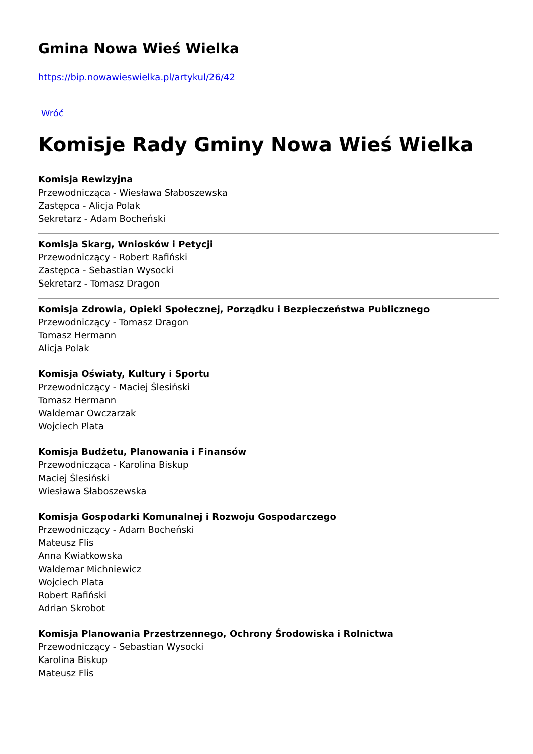Gmina Nowa Wieś Wielka
https://bip.nowawieswielka.pl/artykul/26/42
Wróć
Komisje Rady Gminy Nowa Wieś Wielka
Komisja Rewizyjna
Przewodnicząca - Wiesława Słaboszewska
Zastępca - Alicja Polak
Sekretarz - Adam Bocheński
Komisja Skarg, Wniosków i Petycji
Przewodniczący - Robert Rafiński
Zastępca - Sebastian Wysocki
Sekretarz - Tomasz Dragon
Komisja Zdrowia, Opieki Społecznej, Porządku i Bezpieczeństwa Publicznego
Przewodniczący - Tomasz Dragon
Tomasz Hermann
Alicja Polak
Komisja Oświaty, Kultury i Sportu
Przewodniczący - Maciej Ślesiński
Tomasz Hermann
Waldemar Owczarzak
Wojciech Plata
Komisja Budżetu, Planowania i Finansów
Przewodnicząca - Karolina Biskup
Maciej Ślesiński
Wiesława Słaboszewska
Komisja Gospodarki Komunalnej i Rozwoju Gospodarczego
Przewodniczący - Adam Bocheński
Mateusz Flis
Anna Kwiatkowska
Waldemar Michniewicz
Wojciech Plata
Robert Rafiński
Adrian Skrobot
Komisja Planowania Przestrzennego, Ochrony Środowiska i Rolnictwa
Przewodniczący - Sebastian Wysocki
Karolina Biskup
Mateusz Flis